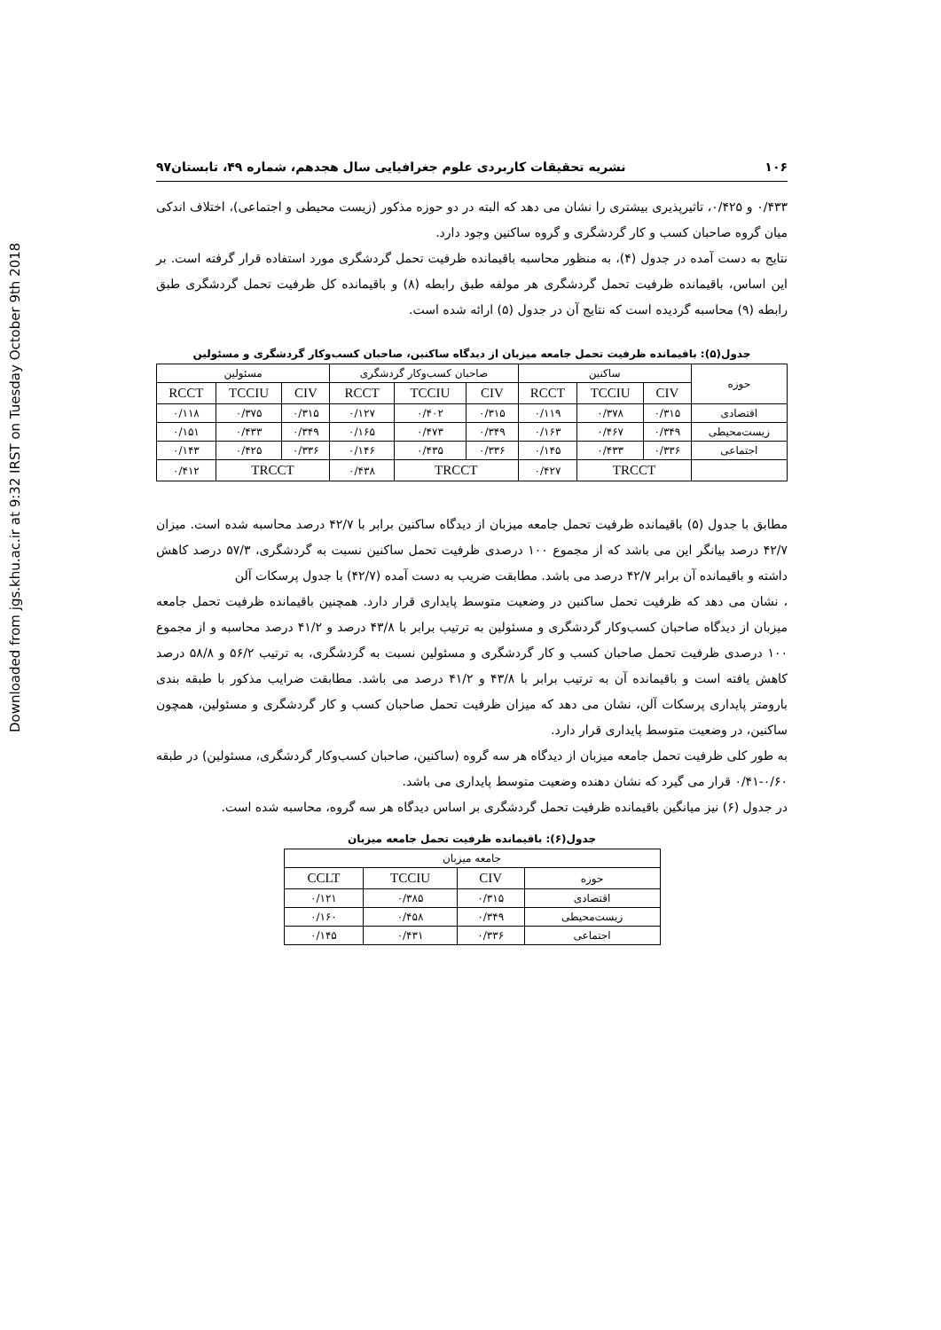Downloaded from jgs.khu.ac.ir at 9:32 IRST on Tuesday October 9th 2018
۱۰۶ نشریه تحقیقات کاربردی علوم جغرافیایی سال هجدهم، شماره ۴۹، تابستان۹۷
۰/۴۳۳ و ۰/۴۲۵، تاثیرپذیری بیشتری را نشان می دهد که البته در دو حوزه مذکور (زیست محیطی و اجتماعی)، اختلاف اندکی میان گروه صاحبان کسب و کار گردشگری و گروه ساکنین وجود دارد.
نتایج به دست آمده در جدول (۴)، به منظور محاسبه باقیمانده ظرفیت تحمل گردشگری مورد استفاده قرار گرفته است. بر این اساس، باقیمانده ظرفیت تحمل گردشگری هر مولفه طبق رابطه (۸) و باقیمانده کل ظرفیت تحمل گردشگری طبق رابطه (۹) محاسبه گردیده است که نتایج آن در جدول (۵) ارائه شده است.
جدول(۵): باقیمانده ظرفیت تحمل جامعه میزبان از دیدگاه ساکنین، صاحبان کسب‌وکار گردشگری و مسئولین
| حوزه | ساکنین | | | صاحبان کسب‌وکار گردشگری | | | مسئولین | | |
| --- | --- | --- | --- | --- | --- | --- | --- | --- | --- |
| | CIV | TCCIU | RCCT | CIV | TCCIU | RCCT | CIV | TCCIU | RCCT |
| اقتصادی | ۰/۳۱۵ | ۰/۳۷۸ | ۰/۱۱۹ | ۰/۳۱۵ | ۰/۴۰۲ | ۰/۱۲۷ | ۰/۳۱۵ | ۰/۳۷۵ | ۰/۱۱۸ |
| زیست‌محیطی | ۰/۳۴۹ | ۰/۴۶۷ | ۰/۱۶۳ | ۰/۳۴۹ | ۰/۴۷۳ | ۰/۱۶۵ | ۰/۳۴۹ | ۰/۴۳۳ | ۰/۱۵۱ |
| اجتماعی | ۰/۳۳۶ | ۰/۴۳۳ | ۰/۱۴۵ | ۰/۳۳۶ | ۰/۴۳۵ | ۰/۱۴۶ | ۰/۳۳۶ | ۰/۴۲۵ | ۰/۱۴۳ |
| | TRCCT | | ۰/۴۲۷ | TRCCT | | ۰/۴۳۸ | TRCCT | | ۰/۴۱۲ |
مطابق با جدول (۵) باقیمانده ظرفیت تحمل جامعه میزبان از دیدگاه ساکنین برابر با ۴۲/۷ درصد محاسبه شده است. میزان ۴۲/۷ درصد بیانگر این می باشد که از مجموع ۱۰۰ درصدی ظرفیت تحمل ساکنین نسبت به گردشگری، ۵۷/۳ درصد کاهش داشته و باقیمانده آن برابر ۴۲/۷ درصد می باشد. مطابقت ضریب به دست آمده (۴۲/۷) با جدول پرسکات آلن
، نشان می دهد که ظرفیت تحمل ساکنین در وضعیت متوسط پایداری قرار دارد. همچنین باقیمانده ظرفیت تحمل جامعه میزبان از دیدگاه صاحبان کسب‌وکار گردشگری و مسئولین به ترتیب برابر با ۴۳/۸ درصد و ۴۱/۲ درصد محاسبه و از مجموع ۱۰۰ درصدی ظرفیت تحمل صاحبان کسب و کار گردشگری و مسئولین نسبت به گردشگری، به ترتیب ۵۶/۲ و ۵۸/۸ درصد کاهش یافته است و باقیمانده آن به ترتیب برابر با ۴۳/۸ و ۴۱/۲ درصد می باشد. مطابقت ضرایب مذکور با طبقه بندی بارومتر پایداری پرسکات آلن، نشان می دهد که میزان ظرفیت تحمل صاحبان کسب و کار گردشگری و مسئولین، همچون ساکنین، در وضعیت متوسط پایداری قرار دارد.
به طور کلی ظرفیت تحمل جامعه میزبان از دیدگاه هر سه گروه (ساکنین، صاحبان کسب‌وکار گردشگری، مسئولین) در طبقه ۰/۶۰-۰/۴۱ قرار می گیرد که نشان دهنده وضعیت متوسط پایداری می باشد.
در جدول (۶) نیز میانگین باقیمانده ظرفیت تحمل گردشگری بر اساس دیدگاه هر سه گروه، محاسبه شده است.
جدول(۶): باقیمانده ظرفیت تحمل جامعه میزبان
| جامعه میزبان | | | |
| --- | --- | --- | --- |
| حوزه | CIV | TCCIU | CCLT |
| اقتصادی | ۰/۳۱۵ | ۰/۳۸۵ | ۰/۱۲۱ |
| زیست‌محیطی | ۰/۳۴۹ | ۰/۴۵۸ | ۰/۱۶۰ |
| اجتماعی | ۰/۳۳۶ | ۰/۴۳۱ | ۰/۱۴۵ |